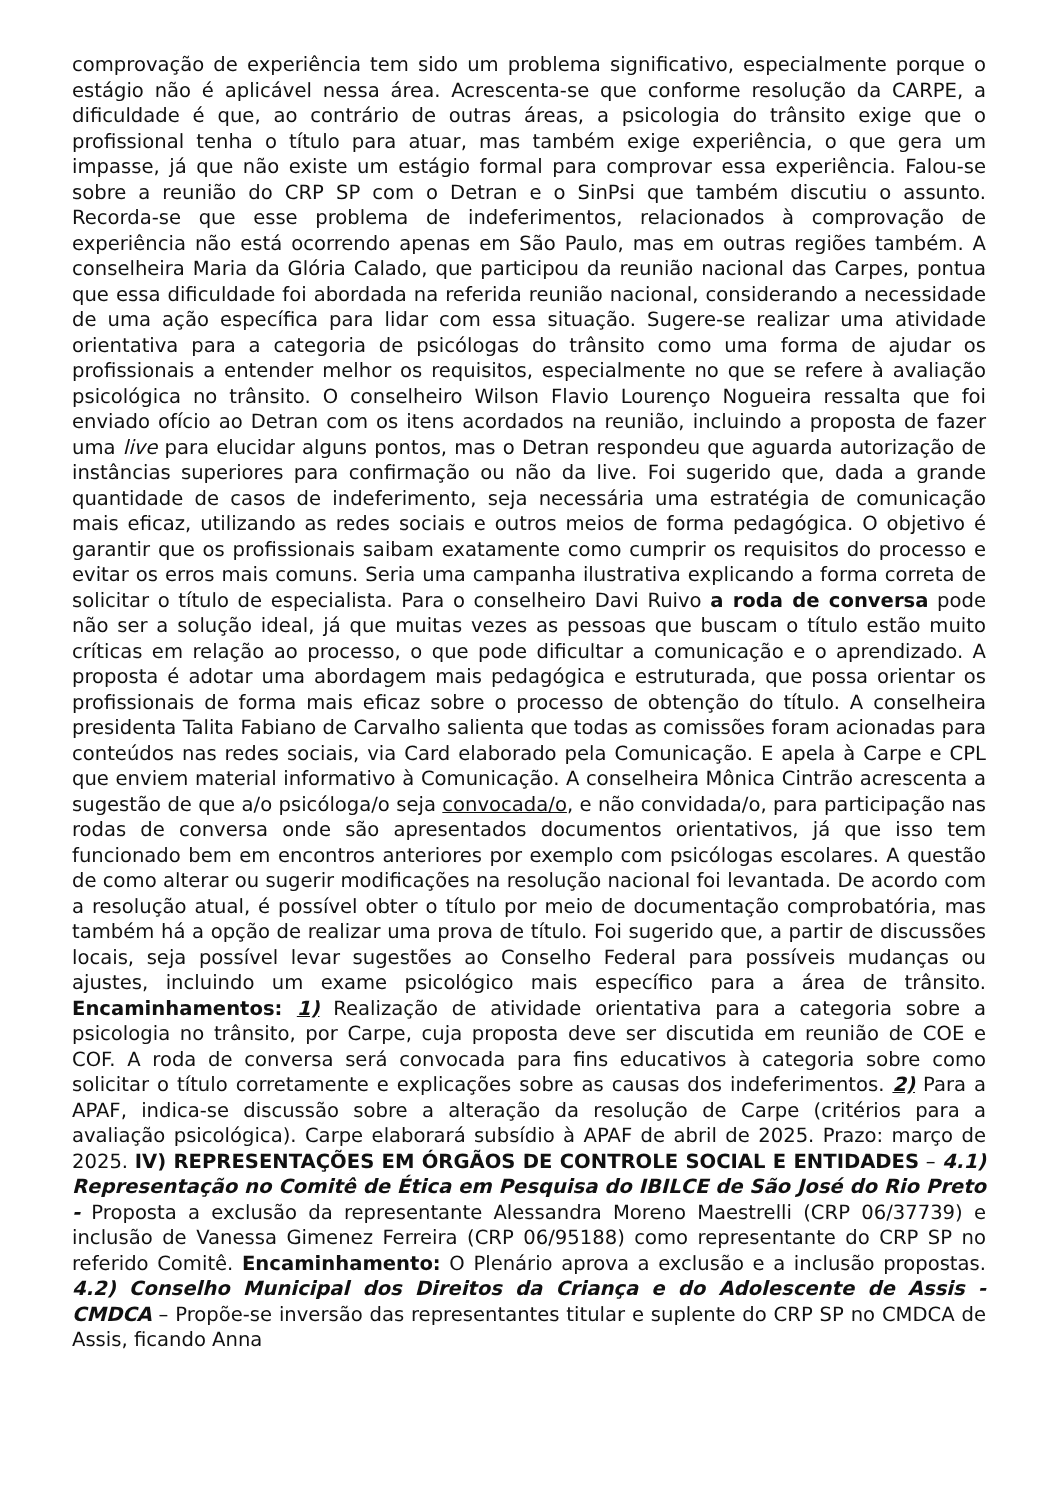comprovação de experiência tem sido um problema significativo, especialmente porque o estágio não é aplicável nessa área. Acrescenta-se que conforme resolução da CARPE, a dificuldade é que, ao contrário de outras áreas, a psicologia do trânsito exige que o profissional tenha o título para atuar, mas também exige experiência, o que gera um impasse, já que não existe um estágio formal para comprovar essa experiência. Falou-se sobre a reunião do CRP SP com o Detran e o SinPsi que também discutiu o assunto. Recorda-se que esse problema de indeferimentos, relacionados à comprovação de experiência não está ocorrendo apenas em São Paulo, mas em outras regiões também. A conselheira Maria da Glória Calado, que participou da reunião nacional das Carpes, pontua que essa dificuldade foi abordada na referida reunião nacional, considerando a necessidade de uma ação específica para lidar com essa situação. Sugere-se realizar uma atividade orientativa para a categoria de psicólogas do trânsito como uma forma de ajudar os profissionais a entender melhor os requisitos, especialmente no que se refere à avaliação psicológica no trânsito. O conselheiro Wilson Flavio Lourenço Nogueira ressalta que foi enviado ofício ao Detran com os itens acordados na reunião, incluindo a proposta de fazer uma live para elucidar alguns pontos, mas o Detran respondeu que aguarda autorização de instâncias superiores para confirmação ou não da live. Foi sugerido que, dada a grande quantidade de casos de indeferimento, seja necessária uma estratégia de comunicação mais eficaz, utilizando as redes sociais e outros meios de forma pedagógica. O objetivo é garantir que os profissionais saibam exatamente como cumprir os requisitos do processo e evitar os erros mais comuns. Seria uma campanha ilustrativa explicando a forma correta de solicitar o título de especialista. Para o conselheiro Davi Ruivo a roda de conversa pode não ser a solução ideal, já que muitas vezes as pessoas que buscam o título estão muito críticas em relação ao processo, o que pode dificultar a comunicação e o aprendizado. A proposta é adotar uma abordagem mais pedagógica e estruturada, que possa orientar os profissionais de forma mais eficaz sobre o processo de obtenção do título. A conselheira presidenta Talita Fabiano de Carvalho salienta que todas as comissões foram acionadas para conteúdos nas redes sociais, via Card elaborado pela Comunicação. E apela à Carpe e CPL que enviem material informativo à Comunicação. A conselheira Mônica Cintrão acrescenta a sugestão de que a/o psicóloga/o seja convocada/o, e não convidada/o, para participação nas rodas de conversa onde são apresentados documentos orientativos, já que isso tem funcionado bem em encontros anteriores por exemplo com psicólogas escolares. A questão de como alterar ou sugerir modificações na resolução nacional foi levantada. De acordo com a resolução atual, é possível obter o título por meio de documentação comprobatória, mas também há a opção de realizar uma prova de título. Foi sugerido que, a partir de discussões locais, seja possível levar sugestões ao Conselho Federal para possíveis mudanças ou ajustes, incluindo um exame psicológico mais específico para a área de trânsito. Encaminhamentos: 1) Realização de atividade orientativa para a categoria sobre a psicologia no trânsito, por Carpe, cuja proposta deve ser discutida em reunião de COE e COF. A roda de conversa será convocada para fins educativos à categoria sobre como solicitar o título corretamente e explicações sobre as causas dos indeferimentos. 2) Para a APAF, indica-se discussão sobre a alteração da resolução de Carpe (critérios para a avaliação psicológica). Carpe elaborará subsídio à APAF de abril de 2025. Prazo: março de 2025. IV) REPRESENTAÇÕES EM ÓRGÃOS DE CONTROLE SOCIAL E ENTIDADES – 4.1) Representação no Comitê de Ética em Pesquisa do IBILCE de São José do Rio Preto - Proposta a exclusão da representante Alessandra Moreno Maestrelli (CRP 06/37739) e inclusão de Vanessa Gimenez Ferreira (CRP 06/95188) como representante do CRP SP no referido Comitê. Encaminhamento: O Plenário aprova a exclusão e a inclusão propostas. 4.2) Conselho Municipal dos Direitos da Criança e do Adolescente de Assis - CMDCA – Propõe-se inversão das representantes titular e suplente do CRP SP no CMDCA de Assis, ficando Anna